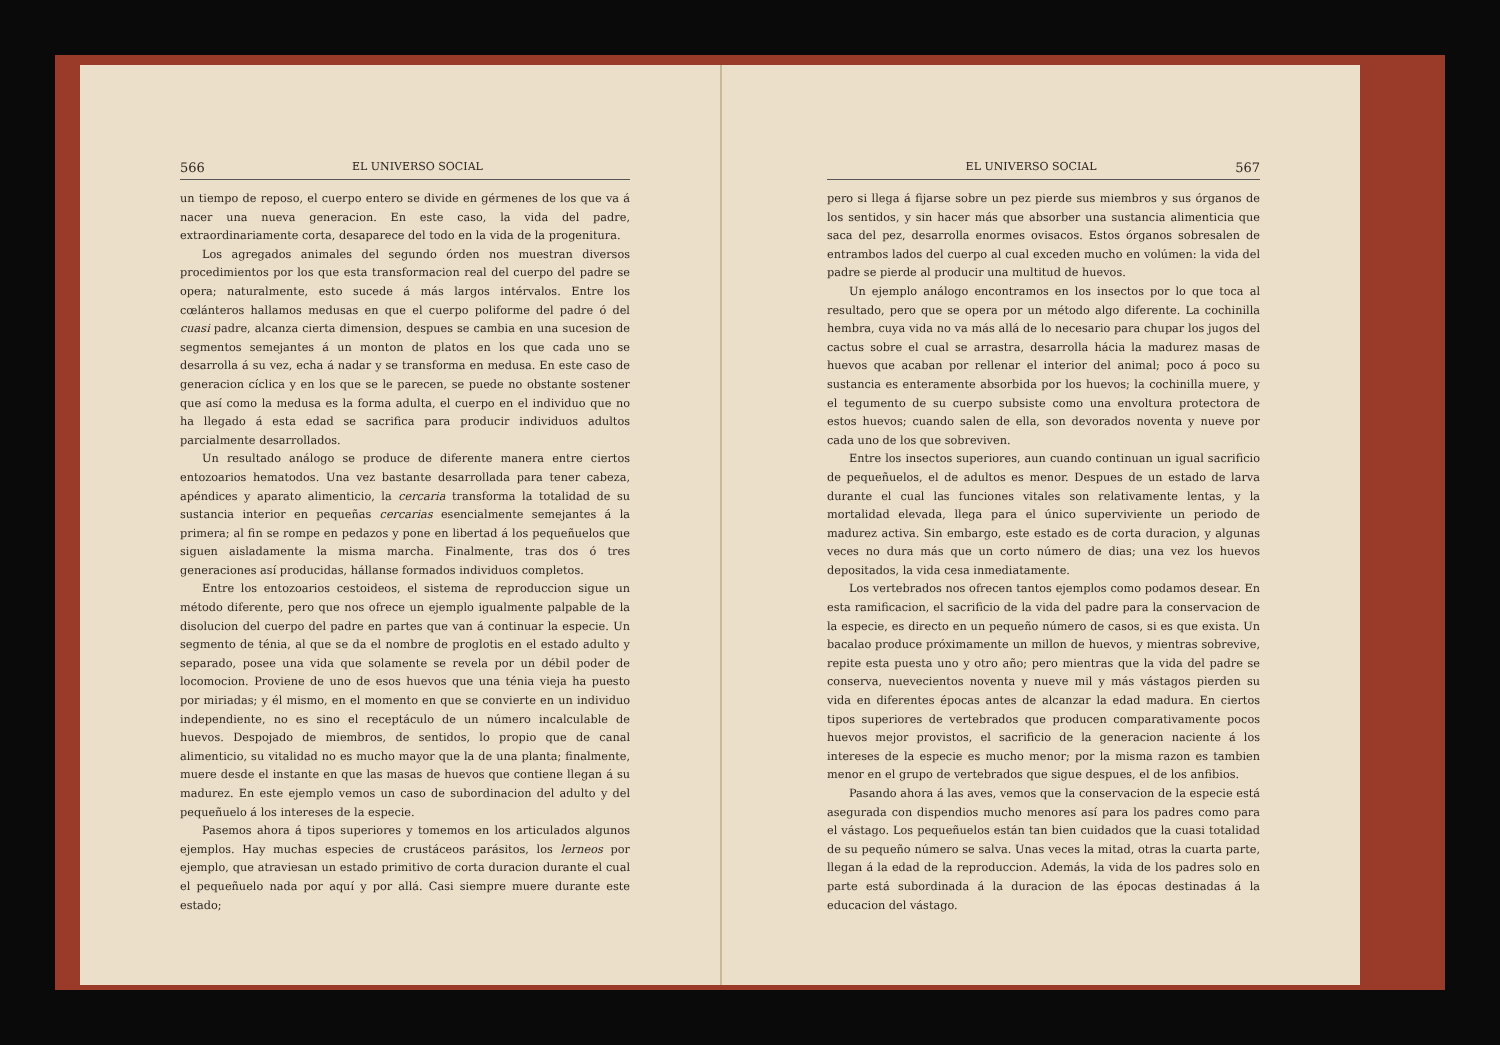566 EL UNIVERSO SOCIAL
un tiempo de reposo, el cuerpo entero se divide en gérmenes de los que va á nacer una nueva generacion. En este caso, la vida del padre, extraordinariamente corta, desaparece del todo en la vida de la progenitura.
Los agregados animales del segundo órden nos muestran diversos procedimientos por los que esta transformacion real del cuerpo del padre se opera; naturalmente, esto sucede á más largos intérvalos. Entre los cœlánteros hallamos medusas en que el cuerpo poliforme del padre ó del cuasi padre, alcanza cierta dimension, despues se cambia en una sucesion de segmentos semejantes á un monton de platos en los que cada uno se desarrolla á su vez, echa á nadar y se transforma en medusa. En este caso de generacion cíclica y en los que se le parecen, se puede no obstante sostener que así como la medusa es la forma adulta, el cuerpo en el individuo que no ha llegado á esta edad se sacrifica para producir individuos adultos parcialmente desarrollados.
Un resultado análogo se produce de diferente manera entre ciertos entozoarios hematodos. Una vez bastante desarrollada para tener cabeza, apéndices y aparato alimenticio, la cercaria transforma la totalidad de su sustancia interior en pequeñas cercarias esencialmente semejantes á la primera; al fin se rompe en pedazos y pone en libertad á los pequeñuelos que siguen aisladamente la misma marcha. Finalmente, tras dos ó tres generaciones así producidas, hállanse formados individuos completos.
Entre los entozoarios cestoideos, el sistema de reproduccion sigue un método diferente, pero que nos ofrece un ejemplo igualmente palpable de la disolucion del cuerpo del padre en partes que van á continuar la especie. Un segmento de ténia, al que se da el nombre de proglotis en el estado adulto y separado, posee una vida que solamente se revela por un débil poder de locomocion. Proviene de uno de esos huevos que una ténia vieja ha puesto por miriadas; y él mismo, en el momento en que se convierte en un individuo independiente, no es sino el receptáculo de un número incalculable de huevos. Despojado de miembros, de sentidos, lo propio que de canal alimenticio, su vitalidad no es mucho mayor que la de una planta; finalmente, muere desde el instante en que las masas de huevos que contiene llegan á su madurez. En este ejemplo vemos un caso de subordinacion del adulto y del pequeñuelo á los intereses de la especie.
Pasemos ahora á tipos superiores y tomemos en los articulados algunos ejemplos. Hay muchas especies de crustáceos parásitos, los lerneos por ejemplo, que atraviesan un estado primitivo de corta duracion durante el cual el pequeñuelo nada por aquí y por allá. Casi siempre muere durante este estado;
EL UNIVERSO SOCIAL 567
pero si llega á fijarse sobre un pez pierde sus miembros y sus órganos de los sentidos, y sin hacer más que absorber una sustancia alimenticia que saca del pez, desarrolla enormes ovisacos. Estos órganos sobresalen de entrambos lados del cuerpo al cual exceden mucho en volúmen: la vida del padre se pierde al producir una multitud de huevos.
Un ejemplo análogo encontramos en los insectos por lo que toca al resultado, pero que se opera por un método algo diferente. La cochinilla hembra, cuya vida no va más allá de lo necesario para chupar los jugos del cactus sobre el cual se arrastra, desarrolla hácia la madurez masas de huevos que acaban por rellenar el interior del animal; poco á poco su sustancia es enteramente absorbida por los huevos; la cochinilla muere, y el tegumento de su cuerpo subsiste como una envoltura protectora de estos huevos; cuando salen de ella, son devorados noventa y nueve por cada uno de los que sobreviven.
Entre los insectos superiores, aun cuando continuan un igual sacrificio de pequeñuelos, el de adultos es menor. Despues de un estado de larva durante el cual las funciones vitales son relativamente lentas, y la mortalidad elevada, llega para el único superviviente un periodo de madurez activa. Sin embargo, este estado es de corta duracion, y algunas veces no dura más que un corto número de dias; una vez los huevos depositados, la vida cesa inmediatamente.
Los vertebrados nos ofrecen tantos ejemplos como podamos desear. En esta ramificacion, el sacrificio de la vida del padre para la conservacion de la especie, es directo en un pequeño número de casos, si es que exista. Un bacalao produce próximamente un millon de huevos, y mientras sobrevive, repite esta puesta uno y otro año; pero mientras que la vida del padre se conserva, nuevecientos noventa y nueve mil y más vástagos pierden su vida en diferentes épocas antes de alcanzar la edad madura. En ciertos tipos superiores de vertebrados que producen comparativamente pocos huevos mejor provistos, el sacrificio de la generacion naciente á los intereses de la especie es mucho menor; por la misma razon es tambien menor en el grupo de vertebrados que sigue despues, el de los anfibios.
Pasando ahora á las aves, vemos que la conservacion de la especie está asegurada con dispendios mucho menores así para los padres como para el vástago. Los pequeñuelos están tan bien cuidados que la cuasi totalidad de su pequeño número se salva. Unas veces la mitad, otras la cuarta parte, llegan á la edad de la reproduccion. Además, la vida de los padres solo en parte está subordinada á la duracion de las épocas destinadas á la educacion del vástago.